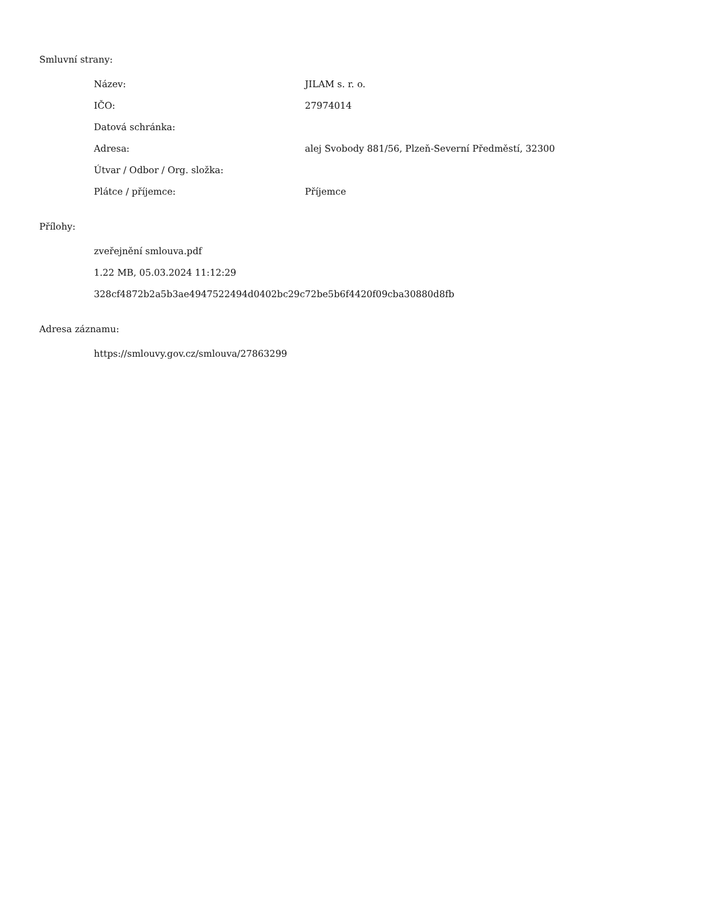Smluvní strany:
| Název: | JILAM s. r. o. |
| IČO: | 27974014 |
| Datová schránka: | |
| Adresa: | alej Svobody 881/56, Plzeň-Severní Předměstí, 32300 |
| Útvar / Odbor / Org. složka: | |
| Plátce / příjemce: | Příjemce |
Přílohy:
zveřejnění smlouva.pdf
1.22 MB, 05.03.2024 11:12:29
328cf4872b2a5b3ae4947522494d0402bc29c72be5b6f4420f09cba30880d8fb
Adresa záznamu:
https://smlouvy.gov.cz/smlouva/27863299